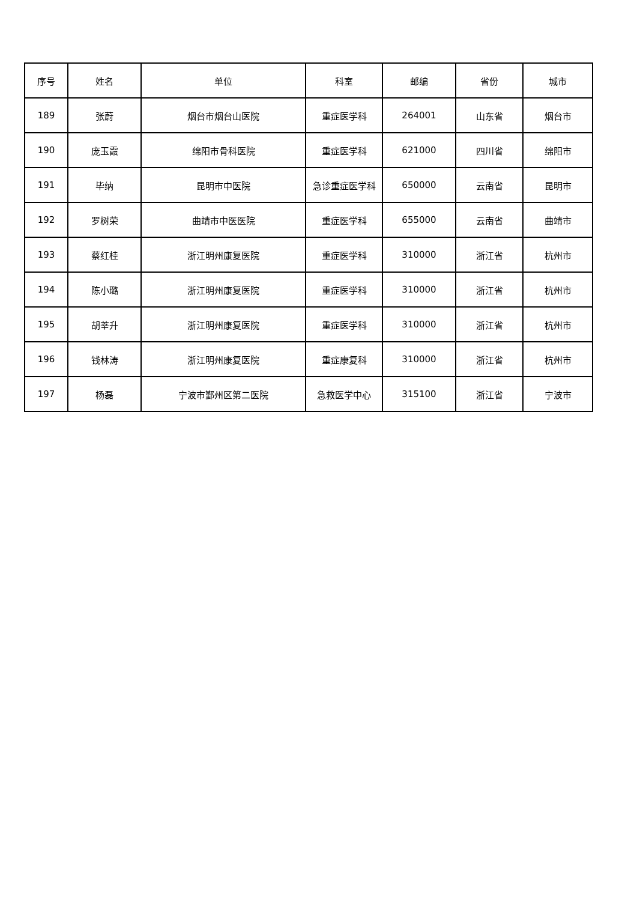| 序号 | 姓名 | 单位 | 科室 | 邮编 | 省份 | 城市 |
| --- | --- | --- | --- | --- | --- | --- |
| 189 | 张蔚 | 烟台市烟台山医院 | 重症医学科 | 264001 | 山东省 | 烟台市 |
| 190 | 庞玉霞 | 绵阳市骨科医院 | 重症医学科 | 621000 | 四川省 | 绵阳市 |
| 191 | 毕纳 | 昆明市中医院 | 急诊重症医学科 | 650000 | 云南省 | 昆明市 |
| 192 | 罗树荣 | 曲靖市中医医院 | 重症医学科 | 655000 | 云南省 | 曲靖市 |
| 193 | 蔡红桂 | 浙江明州康复医院 | 重症医学科 | 310000 | 浙江省 | 杭州市 |
| 194 | 陈小璐 | 浙江明州康复医院 | 重症医学科 | 310000 | 浙江省 | 杭州市 |
| 195 | 胡莘升 | 浙江明州康复医院 | 重症医学科 | 310000 | 浙江省 | 杭州市 |
| 196 | 钱林涛 | 浙江明州康复医院 | 重症康复科 | 310000 | 浙江省 | 杭州市 |
| 197 | 杨磊 | 宁波市鄞州区第二医院 | 急救医学中心 | 315100 | 浙江省 | 宁波市 |